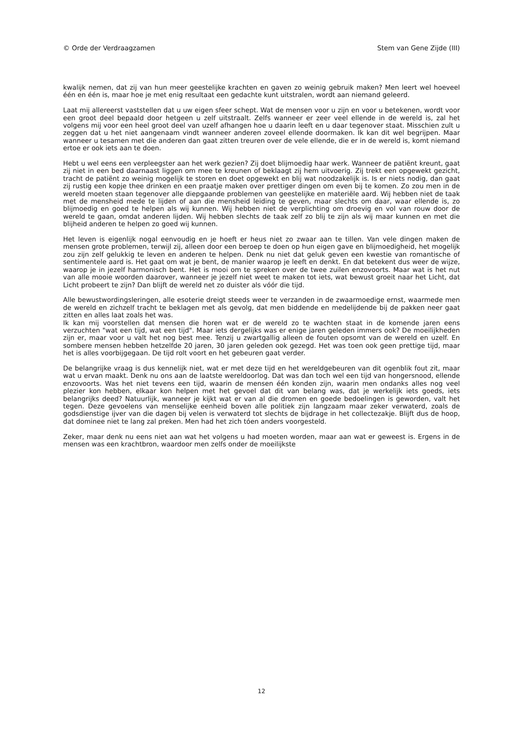© Orde der Verdraagzamen Stem van Gene Zijde (III)
kwalijk nemen, dat zij van hun meer geestelijke krachten en gaven zo weinig gebruik maken? Men leert wel hoeveel één en één is, maar hoe je met enig resultaat een gedachte kunt uitstralen, wordt aan niemand geleerd.
Laat mij allereerst vaststellen dat u uw eigen sfeer schept. Wat de mensen voor u zijn en voor u betekenen, wordt voor een groot deel bepaald door hetgeen u zelf uitstraalt. Zelfs wanneer er zeer veel ellende in de wereld is, zal het volgens mij voor een heel groot deel van uzelf afhangen hoe u daarin leeft en u daar tegenover staat. Misschien zult u zeggen dat u het niet aangenaam vindt wanneer anderen zoveel ellende doormaken. Ik kan dit wel begrijpen. Maar wanneer u tesamen met die anderen dan gaat zitten treuren over de vele ellende, die er in de wereld is, komt niemand ertoe er ook iets aan te doen.
Hebt u wel eens een verpleegster aan het werk gezien? Zij doet blijmoedig haar werk. Wanneer de patiënt kreunt, gaat zij niet in een bed daarnaast liggen om mee te kreunen of beklaagt zij hem uitvoerig. Zij trekt een opgewekt gezicht, tracht de patiënt zo weinig mogelijk te storen en doet opgewekt en blij wat noodzakelijk is. Is er niets nodig, dan gaat zij rustig een kopje thee drinken en een praatje maken over prettiger dingen om even bij te komen. Zo zou men in de wereld moeten staan tegenover alle diepgaande problemen van geestelijke en materiële aard. Wij hebben niet de taak met de mensheid mede te lijden of aan die mensheid leiding te geven, maar slechts om daar, waar ellende is, zo blijmoedig en goed te helpen als wij kunnen. Wij hebben niet de verplichting om droevig en vol van rouw door de wereld te gaan, omdat anderen lijden. Wij hebben slechts de taak zelf zo blij te zijn als wij maar kunnen en met die blijheid anderen te helpen zo goed wij kunnen.
Het leven is eigenlijk nogal eenvoudig en je hoeft er heus niet zo zwaar aan te tillen. Van vele dingen maken de mensen grote problemen, terwijl zij, alleen door een beroep te doen op hun eigen gave en blijmoedigheid, het mogelijk zou zijn zelf gelukkig te leven en anderen te helpen. Denk nu niet dat geluk geven een kwestie van romantische of sentimentele aard is. Het gaat om wat je bent, de manier waarop je leeft en denkt. En dat betekent dus weer de wijze, waarop je in jezelf harmonisch bent. Het is mooi om te spreken over de twee zuilen enzovoorts. Maar wat is het nut van alle mooie woorden daarover, wanneer je jezelf niet weet te maken tot iets, wat bewust groeit naar het Licht, dat Licht probeert te zijn? Dan blijft de wereld net zo duister als vóór die tijd.
Alle bewustwordingsleringen, alle esoterie dreigt steeds weer te verzanden in de zwaarmoedige ernst, waarmede men de wereld en zichzelf tracht te beklagen met als gevolg, dat men biddende en medelijdende bij de pakken neer gaat zitten en alles laat zoals het was.
Ik kan mij voorstellen dat mensen die horen wat er de wereld zo te wachten staat in de komende jaren eens verzuchten "wat een tijd, wat een tijd". Maar iets dergelijks was er enige jaren geleden immers ook? De moeilijkheden zijn er, maar voor u valt het nog best mee. Tenzij u zwartgallig alleen de fouten opsomt van de wereld en uzelf. En sombere mensen hebben hetzelfde 20 jaren, 30 jaren geleden ook gezegd. Het was toen ook geen prettige tijd, maar het is alles voorbijgegaan. De tijd rolt voort en het gebeuren gaat verder.
De belangrijke vraag is dus kennelijk niet, wat er met deze tijd en het wereldgebeuren van dit ogenblik fout zit, maar wat u ervan maakt. Denk nu ons aan de laatste wereldoorlog. Dat was dan toch wel een tijd van hongersnood, ellende enzovoorts. Was het niet tevens een tijd, waarin de mensen één konden zijn, waarin men ondanks alles nog veel plezier kon hebben, elkaar kon helpen met het gevoel dat dit van belang was, dat je werkelijk iets goeds, iets belangrijks deed? Natuurlijk, wanneer je kijkt wat er van al die dromen en goede bedoelingen is geworden, valt het tegen. Deze gevoelens van menselijke eenheid boven alle politiek zijn langzaam maar zeker verwaterd, zoals de godsdienstige ijver van die dagen bij velen is verwaterd tot slechts de bijdrage in het collectezakje. Blijft dus de hoop, dat dominee niet te lang zal preken. Men had het zich tóen anders voorgesteld.
Zeker, maar denk nu eens niet aan wat het volgens u had moeten worden, maar aan wat er geweest is. Ergens in de mensen was een krachtbron, waardoor men zelfs onder de moeilijkste
12